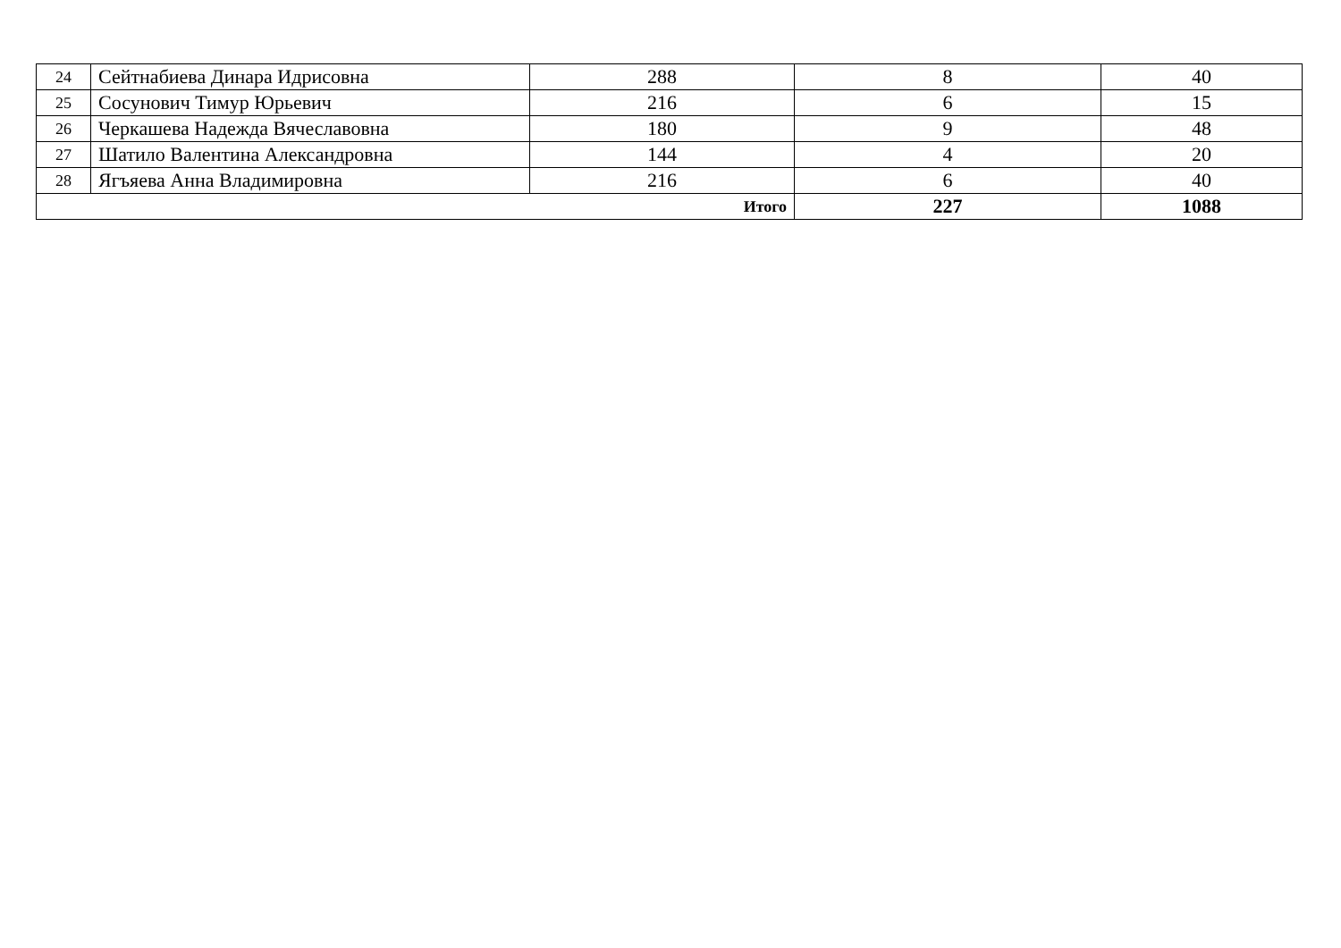| 24 | Сейтнабиева Динара Идрисовна | 288 | 8 | 40 |
| 25 | Сосунович Тимур Юрьевич | 216 | 6 | 15 |
| 26 | Черкашева Надежда Вячеславовна | 180 | 9 | 48 |
| 27 | Шатило Валентина Александровна | 144 | 4 | 20 |
| 28 | Ягъяева Анна Владимировна | 216 | 6 | 40 |
| Итого | | | 227 | 1088 |